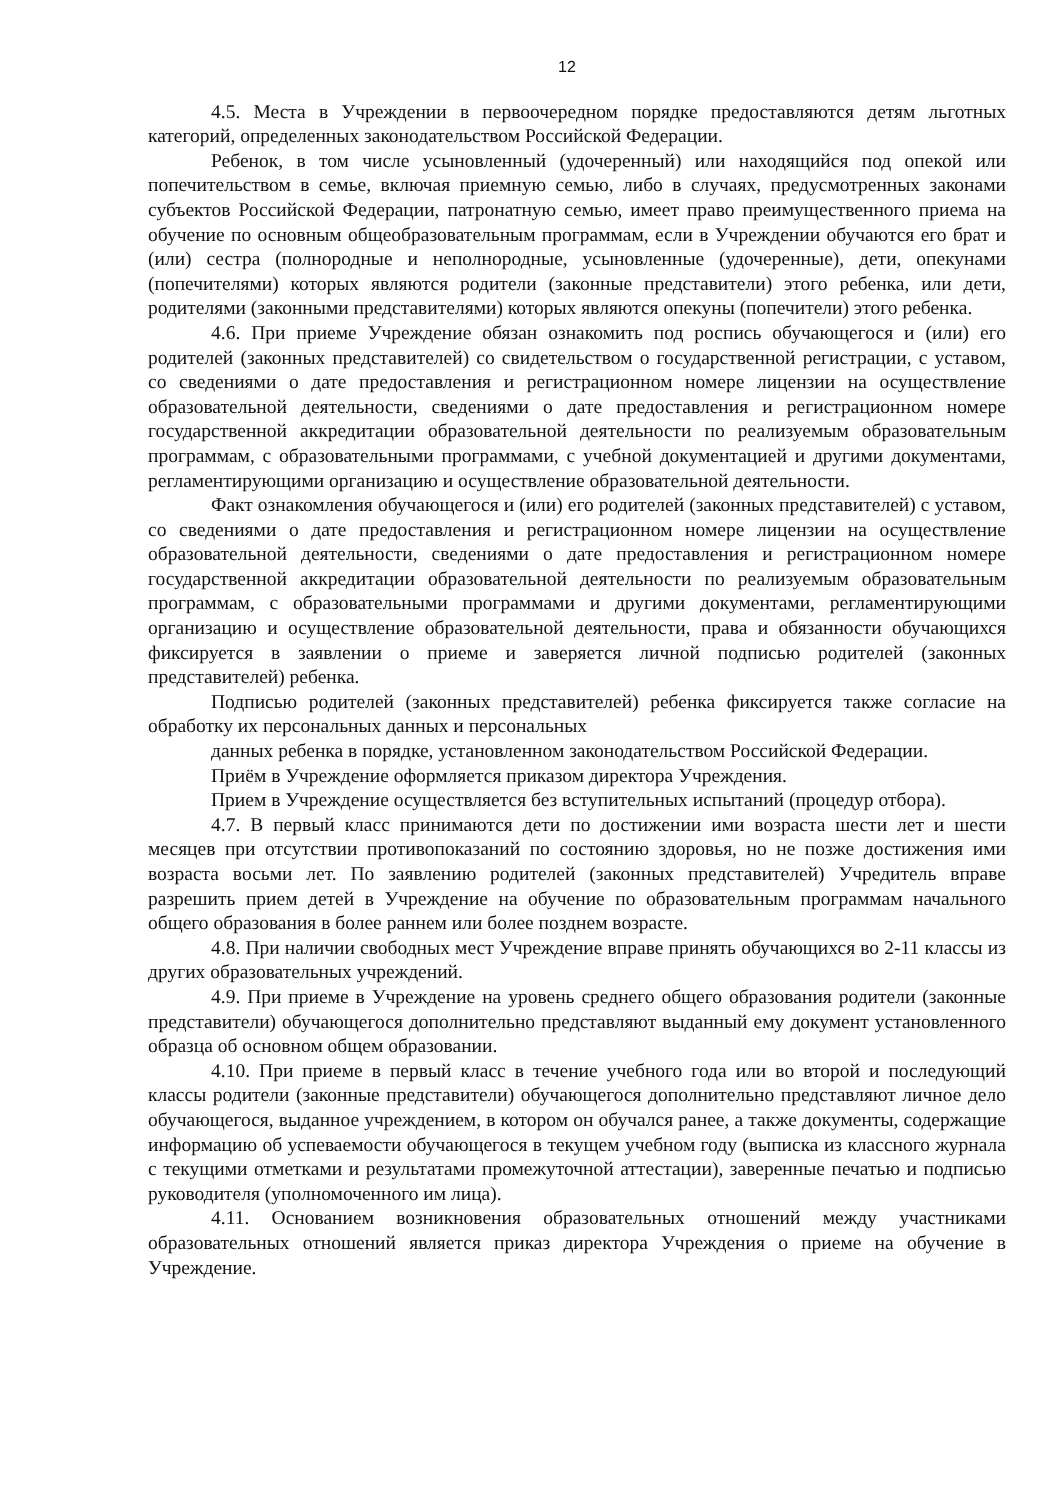12
4.5. Места в Учреждении в первоочередном порядке предоставляются детям льготных категорий, определенных законодательством Российской Федерации.
Ребенок, в том числе усыновленный (удочеренный) или находящийся под опекой или попечительством в семье, включая приемную семью, либо в случаях, предусмотренных законами субъектов Российской Федерации, патронатную семью, имеет право преимущественного приема на обучение по основным общеобразовательным программам, если в Учреждении обучаются его брат и (или) сестра (полнородные и неполнородные, усыновленные (удочеренные), дети, опекунами (попечителями) которых являются родители (законные представители) этого ребенка, или дети, родителями (законными представителями) которых являются опекуны (попечители) этого ребенка.
4.6. При приеме Учреждение обязан ознакомить под роспись обучающегося и (или) его родителей (законных представителей) со свидетельством о государственной регистрации, с уставом, со сведениями о дате предоставления и регистрационном номере лицензии на осуществление образовательной деятельности, сведениями о дате предоставления и регистрационном номере государственной аккредитации образовательной деятельности по реализуемым образовательным программам, с образовательными программами, с учебной документацией и другими документами, регламентирующими организацию и осуществление образовательной деятельности.
Факт ознакомления обучающегося и (или) его родителей (законных представителей) с уставом, со сведениями о дате предоставления и регистрационном номере лицензии на осуществление образовательной деятельности, сведениями о дате предоставления и регистрационном номере государственной аккредитации образовательной деятельности по реализуемым образовательным программам, с образовательными программами и другими документами, регламентирующими организацию и осуществление образовательной деятельности, права и обязанности обучающихся фиксируется в заявлении о приеме и заверяется личной подписью родителей (законных представителей) ребенка.
Подписью родителей (законных представителей) ребенка фиксируется также согласие на обработку их персональных данных и персональных
данных ребенка в порядке, установленном законодательством Российской Федерации.
Приём в Учреждение оформляется приказом директора Учреждения.
Прием в Учреждение осуществляется без вступительных испытаний (процедур отбора).
4.7. В первый класс принимаются дети по достижении ими возраста шести лет и шести месяцев при отсутствии противопоказаний по состоянию здоровья, но не позже достижения ими возраста восьми лет. По заявлению родителей (законных представителей) Учредитель вправе разрешить прием детей в Учреждение на обучение по образовательным программам начального общего образования в более раннем или более позднем возрасте.
4.8. При наличии свободных мест Учреждение вправе принять обучающихся во 2-11 классы из других образовательных учреждений.
4.9. При приеме в Учреждение на уровень среднего общего образования родители (законные представители) обучающегося дополнительно представляют выданный ему документ установленного образца об основном общем образовании.
4.10. При приеме в первый класс в течение учебного года или во второй и последующий классы родители (законные представители) обучающегося дополнительно представляют личное дело обучающегося, выданное учреждением, в котором он обучался ранее, а также документы, содержащие информацию об успеваемости обучающегося в текущем учебном году (выписка из классного журнала с текущими отметками и результатами промежуточной аттестации), заверенные печатью и подписью руководителя (уполномоченного им лица).
4.11. Основанием возникновения образовательных отношений между участниками образовательных отношений является приказ директора Учреждения о приеме на обучение в Учреждение.